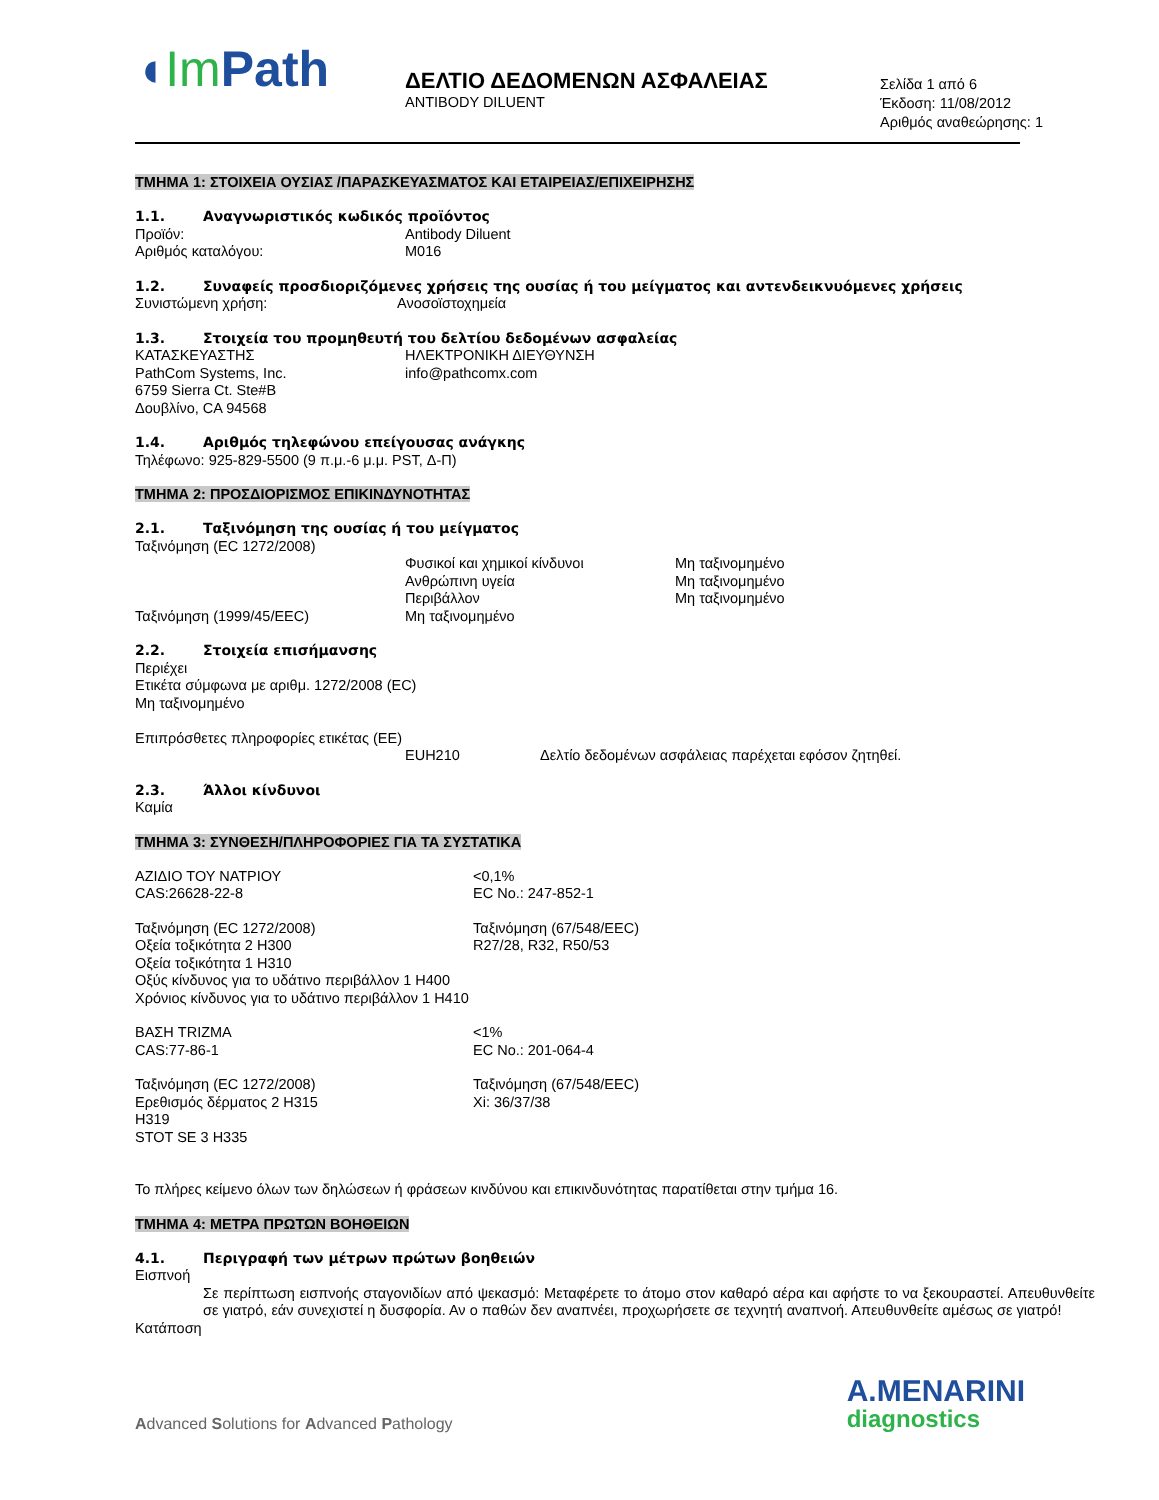◖Im Path
ΔΕΛΤΙΟ ΔΕΔΟΜΕΝΩΝ ΑΣΦΑΛΕΙΑΣ
ANTIBODY DILUENT
Σελίδα 1 από 6
Έκδοση: 11/08/2012
Αριθμός αναθεώρησης: 1
ΤΜΗΜΑ 1: ΣΤΟΙΧΕΙΑ ΟΥΣΙΑΣ /ΠΑΡΑΣΚΕΥΑΣΜΑΤΟΣ ΚΑΙ ΕΤΑΙΡΕΙΑΣ/ΕΠΙΧΕΙΡΗΣΗΣ
1.1. Αναγνωριστικός κωδικός προϊόντος
Προϊόν: Antibody Diluent
Αριθμός καταλόγου: M016
1.2. Συναφείς προσδιοριζόμενες χρήσεις της ουσίας ή του μείγματος και αντενδεικνυόμενες χρήσεις
Συνιστώμενη χρήση: Ανοσοϊστοχημεία
1.3. Στοιχεία του προμηθευτή του δελτίου δεδομένων ασφαλείας
ΚΑΤΑΣΚΕΥΑΣΤΗΣ
PathCom Systems, Inc.
6759 Sierra Ct. Ste#B
Δουβλίνο, CA 94568
ΗΛΕΚΤΡΟΝΙΚΗ ΔΙΕΥΘΥΝΣΗ
info@pathcomx.com
1.4. Αριθμός τηλεφώνου επείγουσας ανάγκης
Τηλέφωνο: 925-829-5500 (9 π.μ.-6 μ.μ. PST, Δ-Π)
ΤΜΗΜΑ 2: ΠΡΟΣΔΙΟΡΙΣΜΟΣ ΕΠΙΚΙΝΔΥΝΟΤΗΤΑΣ
2.1. Ταξινόμηση της ουσίας ή του μείγματος
Ταξινόμηση (EC 1272/2008)
Φυσικοί και χημικοί κίνδυνοι
Ανθρώπινη υγεία
Περιβάλλον
Μη ταξινομημένο
Μη ταξινομημένο
Μη ταξινομημένο
Ταξινόμηση (1999/45/EEC) Μη ταξινομημένο
2.2. Στοιχεία επισήμανσης
Περιέχει
Ετικέτα σύμφωνα με αριθμ. 1272/2008 (EC)
Μη ταξινομημένο
Επιπρόσθετες πληροφορίες ετικέτας (ΕΕ)
EUH210 Δελτίο δεδομένων ασφάλειας παρέχεται εφόσον ζητηθεί.
2.3. Άλλοι κίνδυνοι
Καμία
ΤΜΗΜΑ 3: ΣΥΝΘΕΣΗ/ΠΛΗΡΟΦΟΡΙΕΣ ΓΙΑ ΤΑ ΣΥΣΤΑΤΙΚΑ
ΑΖΙΔΙΟ ΤΟΥ ΝΑΤΡΙΟΥ
CAS:26628-22-8
<0,1%
EC No.: 247-852-1
Ταξινόμηση (EC 1272/2008)
Οξεία τοξικότητα 2 H300
Οξεία τοξικότητα 1 H310
Οξύς κίνδυνος για το υδάτινο περιβάλλον 1 H400
Χρόνιος κίνδυνος για το υδάτινο περιβάλλον 1 H410
Ταξινόμηση (67/548/EEC)
R27/28, R32, R50/53
ΒΑΣΗ TRIZMA
CAS:77-86-1
<1%
EC No.: 201-064-4
Ταξινόμηση (EC 1272/2008)
Ερεθισμός δέρματος 2 H315
H319
STOT SE 3 H335
Ταξινόμηση (67/548/EEC)
Xi: 36/37/38
Το πλήρες κείμενο όλων των δηλώσεων ή φράσεων κινδύνου και επικινδυνότητας παρατίθεται στην τμήμα 16.
ΤΜΗΜΑ 4: ΜΕΤΡΑ ΠΡΩΤΩΝ ΒΟΗΘΕΙΩΝ
4.1. Περιγραφή των μέτρων πρώτων βοηθειών
Εισπνοή
Σε περίπτωση εισπνοής σταγονιδίων από ψεκασμό: Μεταφέρετε το άτομο στον καθαρό αέρα και αφήστε το να ξεκουραστεί. Απευθυνθείτε σε γιατρό, εάν συνεχιστεί η δυσφορία. Αν ο παθών δεν αναπνέει, προχωρήσετε σε τεχνητή αναπνοή. Απευθυνθείτε αμέσως σε γιατρό!
Κατάποση
Advanced Solutions for Advanced Pathology
A.MENARINI
diagnostics